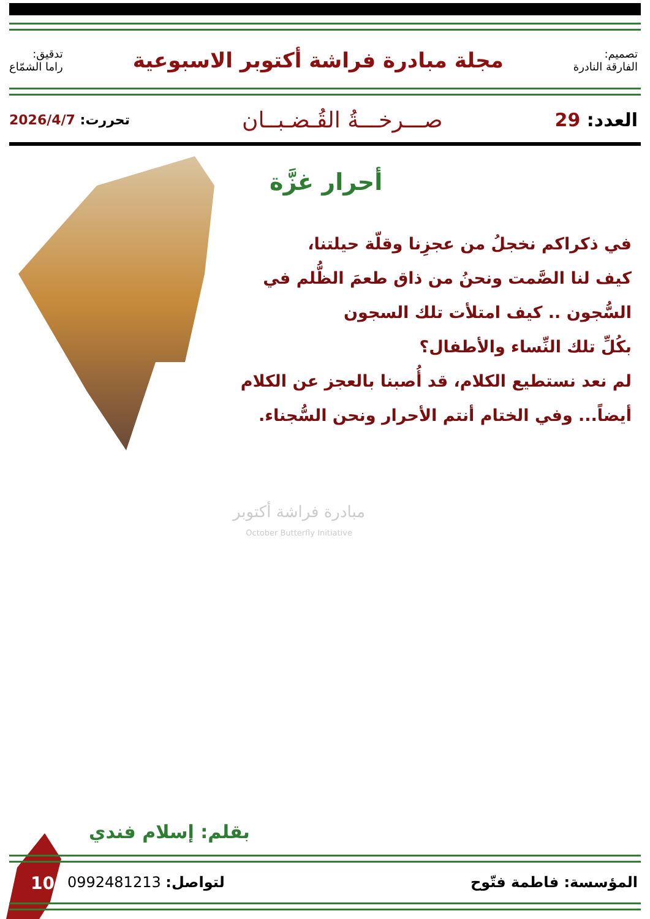تصميم:
الفارقة النادرة
مجلة مبادرة فراشة أكتوبر الاسبوعية
تدقيق:
راما الشمّاع
العدد: 29
صـــرخـــةُ القُـضـبــان
تحررت: 2026/4/7
أحرار غزَّة
في ذكراكم نخجلُ من عجزِنا وقلّة حيلتنا،
كيف لنا الصَّمت ونحنُ من ذاق طعمَ الظُّلم في
السُّجون .. كيف امتلأت تلك السجون
بكُلِّ تلك النِّساء والأطفال؟
لم نعد نستطيع الكلام، قد أُصبنا بالعجز عن الكلام
أيضاً... وفي الختام أنتم الأحرار ونحن السُّجناء.
مبادرة فراشة أكتوبر
October Butterfly Initiative
بقلم: إسلام فندي
المؤسسة: فاطمة فتّوح لتواصل: 0992481213
10